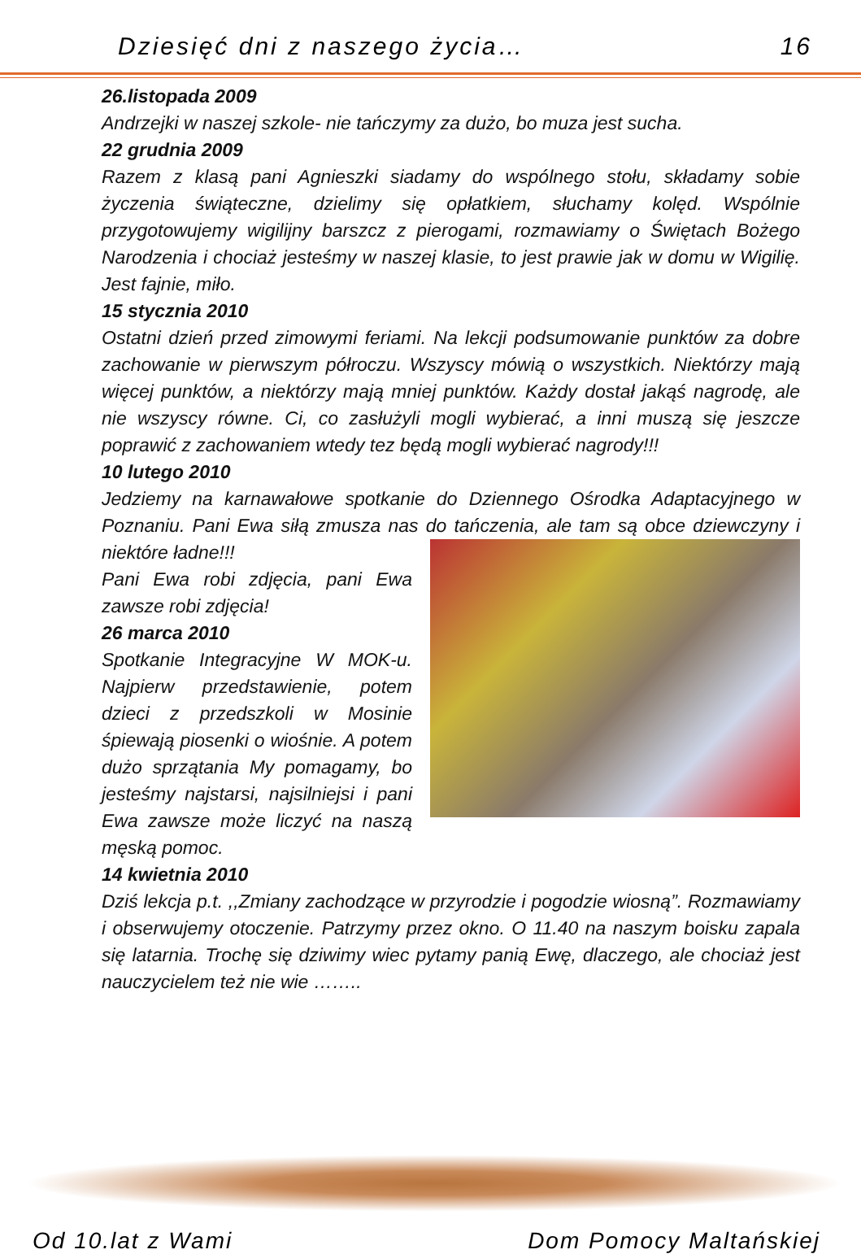Dziesięć dni z naszego życia… 16
26.listopada 2009
Andrzejki w naszej szkole- nie tańczymy za dużo, bo muza jest sucha.
22 grudnia 2009
Razem z klasą pani Agnieszki siadamy do wspólnego stołu, składamy sobie życzenia świąteczne, dzielimy się opłatkiem, słuchamy kolęd. Wspólnie przygotowujemy wigilijny barszcz z pierogami, rozmawiamy o Świętach Bożego Narodzenia i chociaż jesteśmy w naszej klasie, to jest prawie jak w domu w Wigilię. Jest fajnie, miło.
15 stycznia 2010
Ostatni dzień przed zimowymi feriami. Na lekcji podsumowanie punktów za dobre zachowanie w pierwszym półroczu. Wszyscy mówią o wszystkich. Niektórzy mają więcej punktów, a niektórzy mają mniej punktów. Każdy dostał jakąś nagrodę, ale nie wszyscy równe. Ci, co zasłużyli mogli wybierać, a inni muszą się jeszcze poprawić z zachowaniem wtedy tez będą mogli wybierać nagrody!!!
10 lutego 2010
Jedziemy na karnawałowe spotkanie do Dziennego Ośrodka Adaptacyjnego w Poznaniu. Pani Ewa siłą zmusza nas do tańczenia, ale tam są obce dziewczyny i niektóre ładne!!!
Pani Ewa robi zdjęcia, pani Ewa zawsze robi zdjęcia!
26 marca 2010
Spotkanie Integracyjne W MOK-u. Najpierw przedstawienie, potem dzieci z przedszkoli w Mosinie śpiewają piosenki o wiośnie. A potem dużo sprzątania My pomagamy, bo jesteśmy najstarsi, najsilniejsi i pani Ewa zawsze może liczyć na naszą męską pomoc.
14 kwietnia 2010
Dziś lekcja p.t. ,,Zmiany zachodzące w przyrodzie i pogodzie wiosną”. Rozmawiamy i obserwujemy otoczenie. Patrzymy przez okno. O 11.40 na naszym boisku zapala się latarnia. Trochę się dziwimy wiec pytamy panią Ewę, dlaczego, ale chociaż jest nauczycielem też nie wie ……..
Od 10.lat z Wami Dom Pomocy Maltańskiej